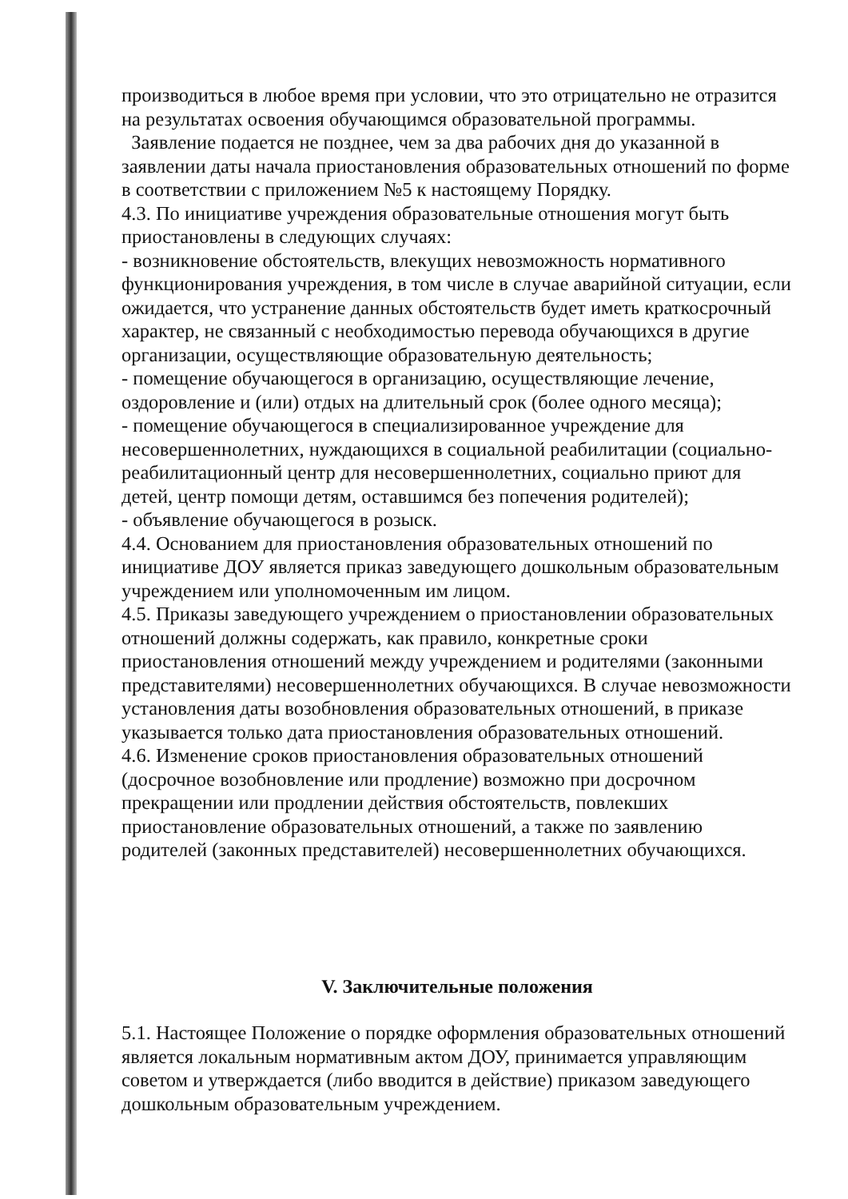производиться в любое время при условии, что это отрицательно не отразится на результатах освоения обучающимся образовательной программы.
Заявление подается не позднее, чем за два рабочих дня до указанной в заявлении даты начала приостановления образовательных отношений по форме в соответствии с приложением №5 к настоящему Порядку.
4.3. По инициативе учреждения образовательные отношения могут быть приостановлены в следующих случаях:
- возникновение обстоятельств, влекущих невозможность нормативного функционирования учреждения, в том числе в случае аварийной ситуации, если ожидается, что устранение данных обстоятельств будет иметь краткосрочный характер, не связанный с необходимостью перевода обучающихся в другие организации, осуществляющие образовательную деятельность;
- помещение обучающегося в организацию, осуществляющие лечение, оздоровление и (или) отдых на длительный срок (более одного месяца);
- помещение обучающегося в специализированное учреждение для несовершеннолетних, нуждающихся в социальной реабилитации (социально-реабилитационный центр для несовершеннолетних, социально приют для детей, центр помощи детям, оставшимся без попечения родителей);
- объявление обучающегося в розыск.
4.4. Основанием для приостановления образовательных отношений по инициативе ДОУ является приказ заведующего дошкольным образовательным учреждением или уполномоченным им лицом.
4.5. Приказы заведующего учреждением о приостановлении образовательных отношений должны содержать, как правило, конкретные сроки приостановления отношений между учреждением и родителями (законными представителями) несовершеннолетних обучающихся. В случае невозможности установления даты возобновления образовательных отношений, в приказе указывается только дата приостановления образовательных отношений.
4.6. Изменение сроков приостановления образовательных отношений (досрочное возобновление или продление) возможно при досрочном прекращении или продлении действия обстоятельств, повлекших приостановление образовательных отношений, а также по заявлению родителей (законных представителей) несовершеннолетних обучающихся.
V. Заключительные положения
5.1. Настоящее Положение о порядке оформления образовательных отношений является локальным нормативным актом ДОУ, принимается управляющим советом и утверждается (либо вводится в действие) приказом заведующего дошкольным образовательным учреждением.